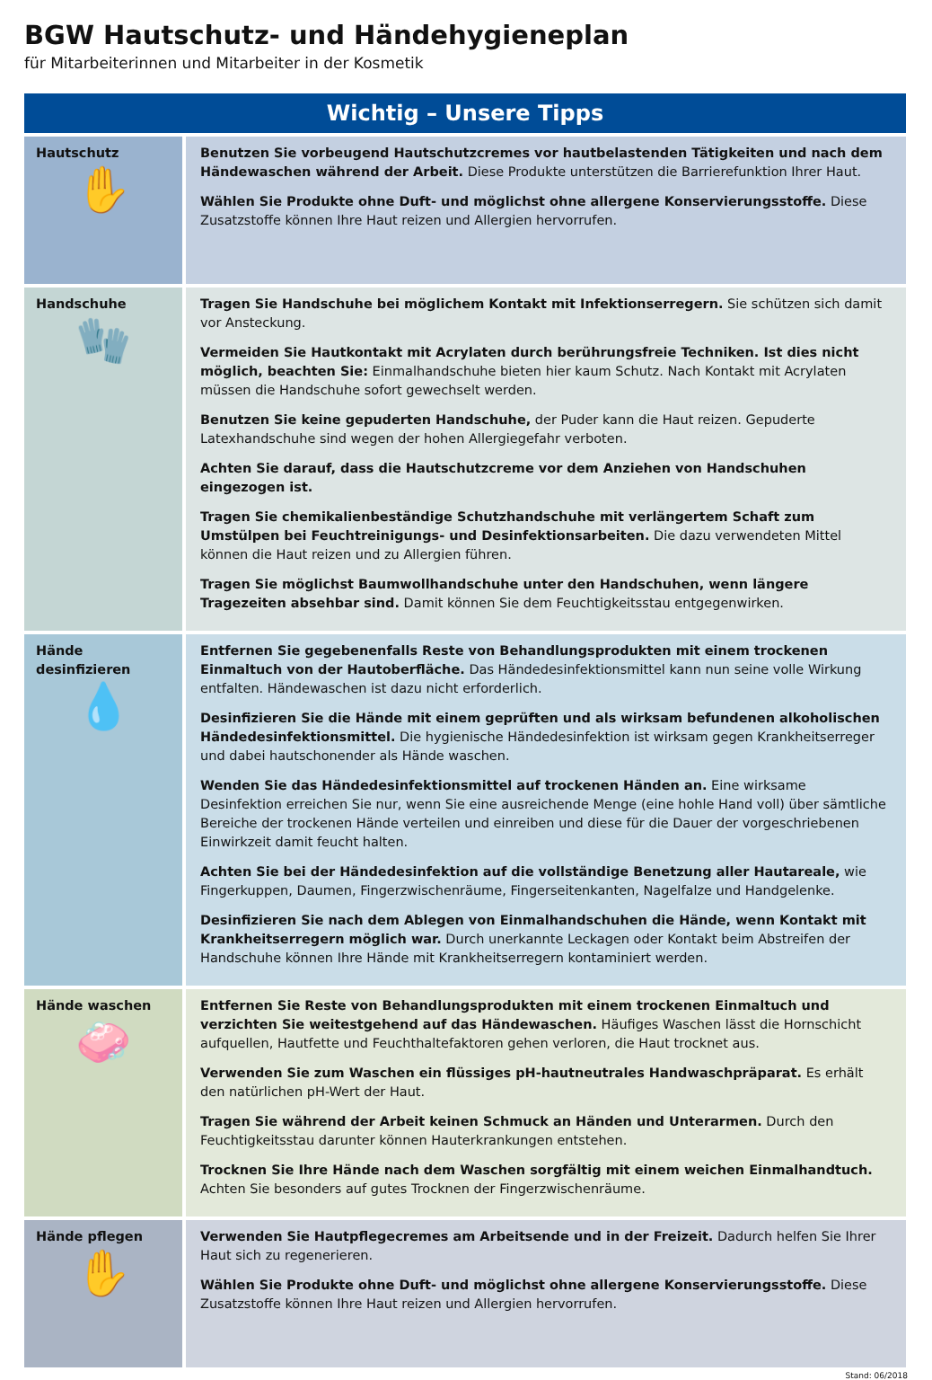BGW Hautschutz- und Händehygieneplan
für Mitarbeiterinnen und Mitarbeiter in der Kosmetik
| Wichtig – Unsere Tipps | |
| --- | --- |
| Hautschutz ✋ | Benutzen Sie vorbeugend Hautschutzcremes vor hautbelastenden Tätigkeiten und nach dem Händewaschen während der Arbeit. Diese Produkte unterstützen die Barrierefunktion Ihrer Haut. Wählen Sie Produkte ohne Duft- und möglichst ohne allergene Konservierungsstoffe. Diese Zusatzstoffe können Ihre Haut reizen und Allergien hervorrufen. |
| Handschuhe 🧤 | Tragen Sie Handschuhe bei möglichem Kontakt mit Infektionserregern. Sie schützen sich damit vor Ansteckung. Vermeiden Sie Hautkontakt mit Acrylaten durch berührungsfreie Techniken. Ist dies nicht möglich, beachten Sie: Einmalhandschuhe bieten hier kaum Schutz. Nach Kontakt mit Acrylaten müssen die Handschuhe sofort gewechselt werden. Benutzen Sie keine gepuderten Handschuhe, der Puder kann die Haut reizen. Gepuderte Latexhandschuhe sind wegen der hohen Allergiegefahr verboten. Achten Sie darauf, dass die Hautschutzcreme vor dem Anziehen von Handschuhen eingezogen ist. Tragen Sie chemikalienbeständige Schutzhandschuhe mit verlängertem Schaft zum Umstülpen bei Feuchtreinigungs- und Desinfektionsarbeiten. Die dazu verwendeten Mittel können die Haut reizen und zu Allergien führen. Tragen Sie möglichst Baumwollhandschuhe unter den Handschuhen, wenn längere Tragezeiten absehbar sind. Damit können Sie dem Feuchtigkeitsstau entgegenwirken. |
| Hände desinfizieren 💧 | Entfernen Sie gegebenenfalls Reste von Behandlungsprodukten mit einem trockenen Einmaltuch von der Hautoberfläche. Das Händedesinfektionsmittel kann nun seine volle Wirkung entfalten. Händewaschen ist dazu nicht erforderlich. Desinfizieren Sie die Hände mit einem geprüften und als wirksam befundenen alkoholischen Hände­desinfektionsmittel. Die hygienische Händedesinfektion ist wirksam gegen Krankheitserreger und dabei hautschonender als Hände waschen. Wenden Sie das Händedesinfektionsmittel auf trockenen Händen an. Eine wirksame Desinfektion erreichen Sie nur, wenn Sie eine ausreichende Menge (eine hohle Hand voll) über sämtliche Bereiche der trockenen Hände verteilen und einreiben und diese für die Dauer der vorgeschriebenen Einwirkzeit damit feucht halten. Achten Sie bei der Händedesinfektion auf die vollständige Benetzung aller Hautareale, wie Fingerkuppen, Daumen, Fingerzwischenräume, Fingerseitenkanten, Nagelfalze und Handgelenke. Desinfizieren Sie nach dem Ablegen von Einmalhandschuhen die Hände, wenn Kontakt mit Krankheits­erregern möglich war. Durch unerkannte Leckagen oder Kontakt beim Abstreifen der Handschuhe können Ihre Hände mit Krankheitserregern kontaminiert werden. |
| Hände waschen 🧼 | Entfernen Sie Reste von Behandlungsprodukten mit einem trockenen Einmaltuch und verzichten Sie weitestgehend auf das Händewaschen. Häufiges Waschen lässt die Hornschicht aufquellen, Hautfette und Feuchthaltefaktoren gehen verloren, die Haut trocknet aus. Verwenden Sie zum Waschen ein flüssiges pH-hautneutrales Handwaschpräparat. Es erhält den natürlichen pH-Wert der Haut. Tragen Sie während der Arbeit keinen Schmuck an Händen und Unterarmen. Durch den Feuchtigkeitsstau darunter können Hauterkrankungen entstehen. Trocknen Sie Ihre Hände nach dem Waschen sorgfältig mit einem weichen Einmalhandtuch. Achten Sie besonders auf gutes Trocknen der Fingerzwischenräume. |
| Hände pflegen ✋ | Verwenden Sie Hautpflegecremes am Arbeitsende und in der Freizeit. Dadurch helfen Sie Ihrer Haut sich zu regenerieren. Wählen Sie Produkte ohne Duft- und möglichst ohne allergene Konservierungsstoffe. Diese Zusatzstoffe können Ihre Haut reizen und Allergien hervorrufen. |
Stand: 06/2018